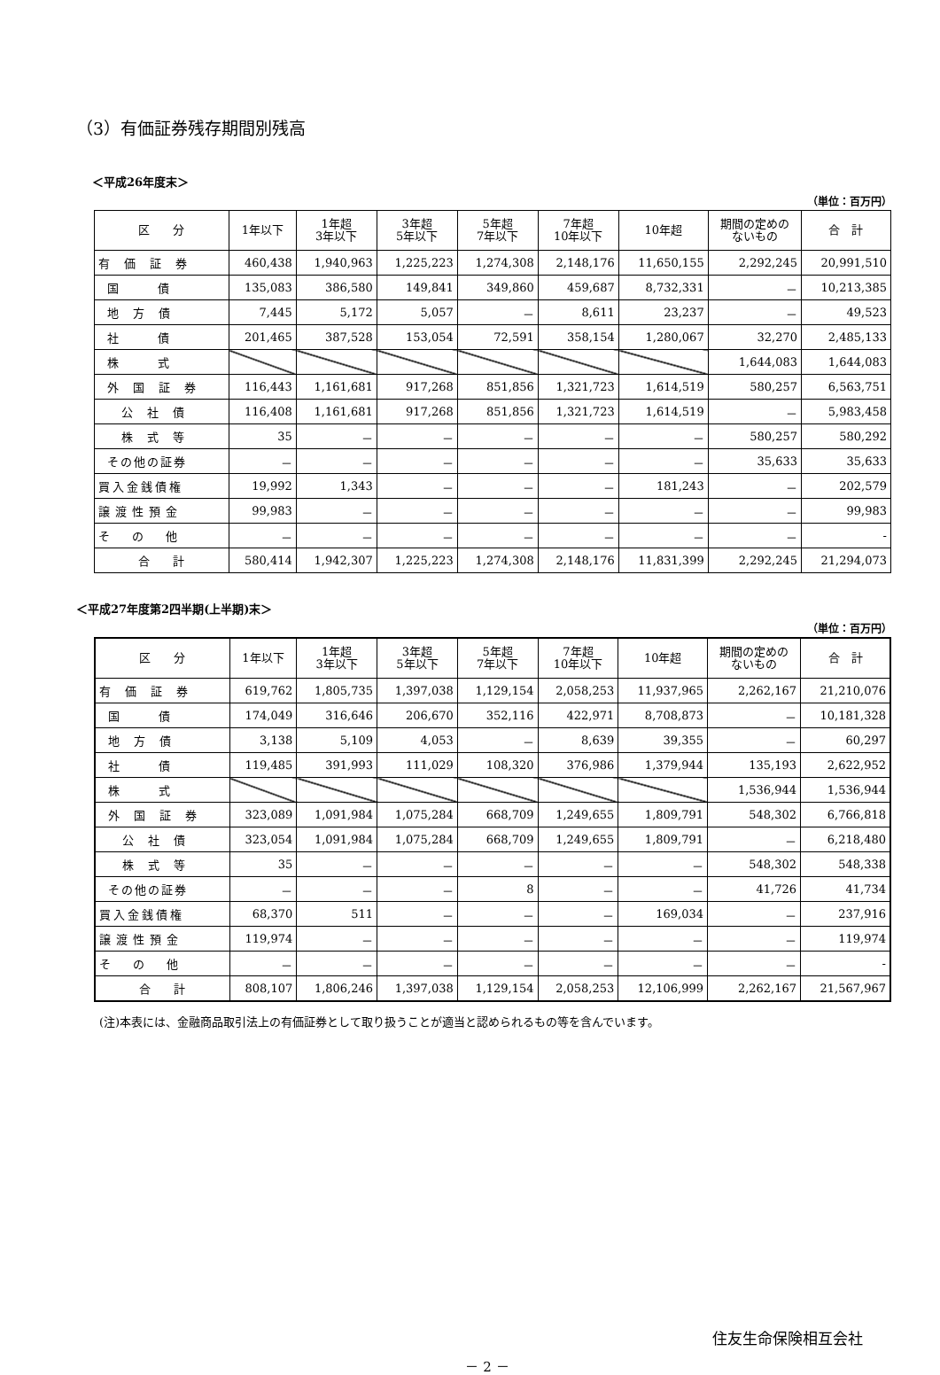（3）有価証券残存期間別残高
＜平成26年度末＞
（単位：百万円）
| 区 分 | 1年以下 | 1年超 3年以下 | 3年超 5年以下 | 5年超 7年以下 | 7年超 10年以下 | 10年超 | 期間の定めの ないもの | 合 計 |
| --- | --- | --- | --- | --- | --- | --- | --- | --- |
| 有 価 証 券 | 460,438 | 1,940,963 | 1,225,223 | 1,274,308 | 2,148,176 | 11,650,155 | 2,292,245 | 20,991,510 |
| 国 債 | 135,083 | 386,580 | 149,841 | 349,860 | 459,687 | 8,732,331 | － | 10,213,385 |
| 地 方 債 | 7,445 | 5,172 | 5,057 | － | 8,611 | 23,237 | － | 49,523 |
| 社 債 | 201,465 | 387,528 | 153,054 | 72,591 | 358,154 | 1,280,067 | 32,270 | 2,485,133 |
| 株 式 | | | | | | | 1,644,083 | 1,644,083 |
| 外 国 証 券 | 116,443 | 1,161,681 | 917,268 | 851,856 | 1,321,723 | 1,614,519 | 580,257 | 6,563,751 |
| 公 社 債 | 116,408 | 1,161,681 | 917,268 | 851,856 | 1,321,723 | 1,614,519 | － | 5,983,458 |
| 株 式 等 | 35 | － | － | － | － | － | 580,257 | 580,292 |
| その他の証券 | － | － | － | － | － | － | 35,633 | 35,633 |
| 買入金銭債権 | 19,992 | 1,343 | － | － | － | 181,243 | － | 202,579 |
| 譲渡性預金 | 99,983 | － | － | － | － | － | － | 99,983 |
| そ の 他 | － | － | － | － | － | － | － | - |
| 合 計 | 580,414 | 1,942,307 | 1,225,223 | 1,274,308 | 2,148,176 | 11,831,399 | 2,292,245 | 21,294,073 |
＜平成27年度第2四半期(上半期)末＞
（単位：百万円）
| 区 分 | 1年以下 | 1年超 3年以下 | 3年超 5年以下 | 5年超 7年以下 | 7年超 10年以下 | 10年超 | 期間の定めの ないもの | 合 計 |
| --- | --- | --- | --- | --- | --- | --- | --- | --- |
| 有 価 証 券 | 619,762 | 1,805,735 | 1,397,038 | 1,129,154 | 2,058,253 | 11,937,965 | 2,262,167 | 21,210,076 |
| 国 債 | 174,049 | 316,646 | 206,670 | 352,116 | 422,971 | 8,708,873 | － | 10,181,328 |
| 地 方 債 | 3,138 | 5,109 | 4,053 | － | 8,639 | 39,355 | － | 60,297 |
| 社 債 | 119,485 | 391,993 | 111,029 | 108,320 | 376,986 | 1,379,944 | 135,193 | 2,622,952 |
| 株 式 | | | | | | | 1,536,944 | 1,536,944 |
| 外 国 証 券 | 323,089 | 1,091,984 | 1,075,284 | 668,709 | 1,249,655 | 1,809,791 | 548,302 | 6,766,818 |
| 公 社 債 | 323,054 | 1,091,984 | 1,075,284 | 668,709 | 1,249,655 | 1,809,791 | － | 6,218,480 |
| 株 式 等 | 35 | － | － | － | － | － | 548,302 | 548,338 |
| その他の証券 | － | － | － | 8 | － | － | 41,726 | 41,734 |
| 買入金銭債権 | 68,370 | 511 | － | － | － | 169,034 | － | 237,916 |
| 譲渡性預金 | 119,974 | － | － | － | － | － | － | 119,974 |
| そ の 他 | － | － | － | － | － | － | － | - |
| 合 計 | 808,107 | 1,806,246 | 1,397,038 | 1,129,154 | 2,058,253 | 12,106,999 | 2,262,167 | 21,567,967 |
(注)本表には、金融商品取引法上の有価証券として取り扱うことが適当と認められるもの等を含んでいます。
住友生命保険相互会社
－ 2 －